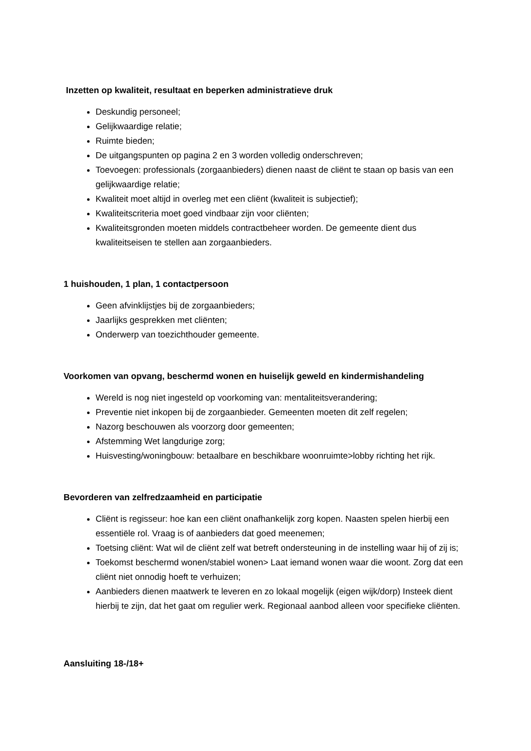Inzetten op kwaliteit, resultaat en beperken administratieve druk
Deskundig personeel;
Gelijkwaardige relatie;
Ruimte bieden;
De uitgangspunten op pagina 2 en 3 worden volledig onderschreven;
Toevoegen: professionals (zorgaanbieders) dienen naast de cliënt te staan op basis van een gelijkwaardige relatie;
Kwaliteit moet altijd in overleg met een cliënt (kwaliteit is subjectief);
Kwaliteitscriteria moet goed vindbaar zijn voor cliënten;
Kwaliteitsgronden moeten middels contractbeheer worden. De gemeente dient dus kwaliteitseisen te stellen aan zorgaanbieders.
1 huishouden, 1 plan, 1 contactpersoon
Geen afvinklijstjes bij de zorgaanbieders;
Jaarlijks gesprekken met cliënten;
Onderwerp van toezichthouder gemeente.
Voorkomen van opvang, beschermd wonen en huiselijk geweld en kindermishandeling
Wereld is nog niet ingesteld op voorkoming van: mentaliteitsverandering;
Preventie niet inkopen bij de zorgaanbieder. Gemeenten moeten dit zelf regelen;
Nazorg beschouwen als voorzorg door gemeenten;
Afstemming Wet langdurige zorg;
Huisvesting/woningbouw: betaalbare en beschikbare woonruimte>lobby richting het rijk.
Bevorderen van zelfredzaamheid en participatie
Cliënt is regisseur: hoe kan een cliënt onafhankelijk zorg kopen. Naasten spelen hierbij een essentiële rol. Vraag is of aanbieders dat goed meenemen;
Toetsing cliënt: Wat wil de cliënt zelf wat betreft ondersteuning in de instelling waar hij of zij is;
Toekomst beschermd wonen/stabiel wonen> Laat iemand wonen waar die woont. Zorg dat een cliënt niet onnodig hoeft te verhuizen;
Aanbieders dienen maatwerk te leveren en zo lokaal mogelijk (eigen wijk/dorp) Insteek dient hierbij te zijn, dat het gaat om regulier werk. Regionaal aanbod alleen voor specifieke cliënten.
Aansluiting 18-/18+